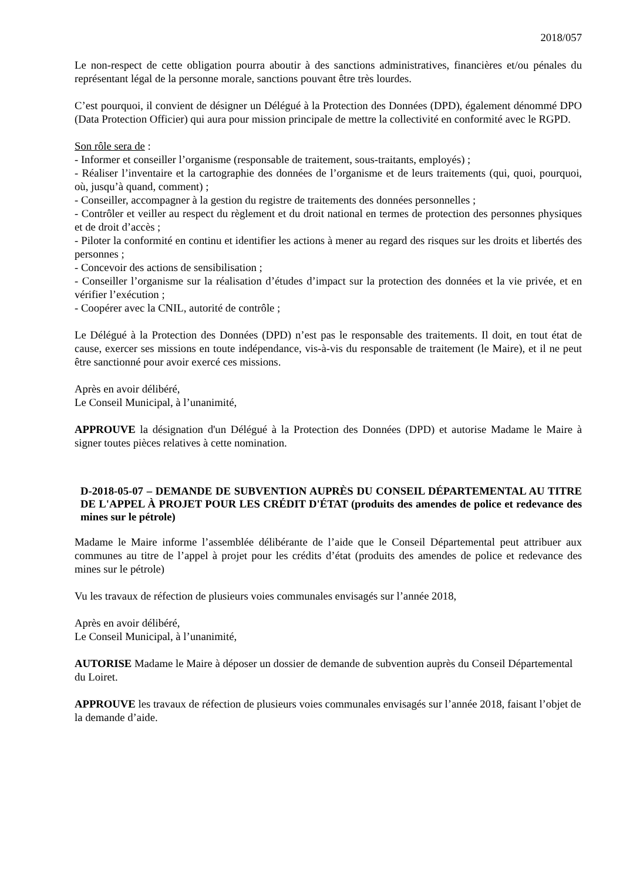2018/057
Le non-respect de cette obligation pourra aboutir à des sanctions administratives, financières et/ou pénales du représentant légal de la personne morale, sanctions pouvant être très lourdes.
C’est pourquoi, il convient de désigner un Délégué à la Protection des Données (DPD), également dénommé DPO (Data Protection Officier) qui aura pour mission principale de mettre la collectivité en conformité avec le RGPD.
Son rôle sera de :
- Informer et conseiller l’organisme (responsable de traitement, sous-traitants, employés) ;
- Réaliser l’inventaire et la cartographie des données de l’organisme et de leurs traitements (qui, quoi, pourquoi, où, jusqu’à quand, comment) ;
- Conseiller, accompagner à la gestion du registre de traitements des données personnelles ;
- Contrôler et veiller au respect du règlement et du droit national en termes de protection des personnes physiques et de droit d’accès ;
- Piloter la conformité en continu et identifier les actions à mener au regard des risques sur les droits et libertés des personnes ;
- Concevoir des actions de sensibilisation ;
- Conseiller l’organisme sur la réalisation d’études d’impact sur la protection des données et la vie privée, et en vérifier l’exécution ;
- Coopérer avec la CNIL, autorité de contrôle ;
Le Délégué à la Protection des Données (DPD) n’est pas le responsable des traitements. Il doit, en tout état de cause, exercer ses missions en toute indépendance, vis-à-vis du responsable de traitement (le Maire), et il ne peut être sanctionné pour avoir exercé ces missions.
Après en avoir délibéré,
Le Conseil Municipal, à l’unanimité,
APPROUVE la désignation d'un Délégué à la Protection des Données (DPD) et autorise Madame le Maire à signer toutes pièces relatives à cette nomination.
D-2018-05-07 – DEMANDE DE SUBVENTION AUPRÈS DU CONSEIL DÉPARTEMENTAL AU TITRE DE L'APPEL À PROJET POUR LES CRÉDIT D'ÉTAT (produits des amendes de police et redevance des mines sur le pétrole)
Madame le Maire informe l’assemblée délibérante de l’aide que le Conseil Départemental peut attribuer aux communes au titre de l’appel à projet pour les crédits d’état (produits des amendes de police et redevance des mines sur le pétrole)
Vu les travaux de réfection de plusieurs voies communales envisagés sur l’année 2018,
Après en avoir délibéré,
Le Conseil Municipal, à l’unanimité,
AUTORISE Madame le Maire à déposer un dossier de demande de subvention auprès du Conseil Départemental du Loiret.
APPROUVE les travaux de réfection de plusieurs voies communales envisagés sur l’année 2018, faisant l’objet de la demande d’aide.